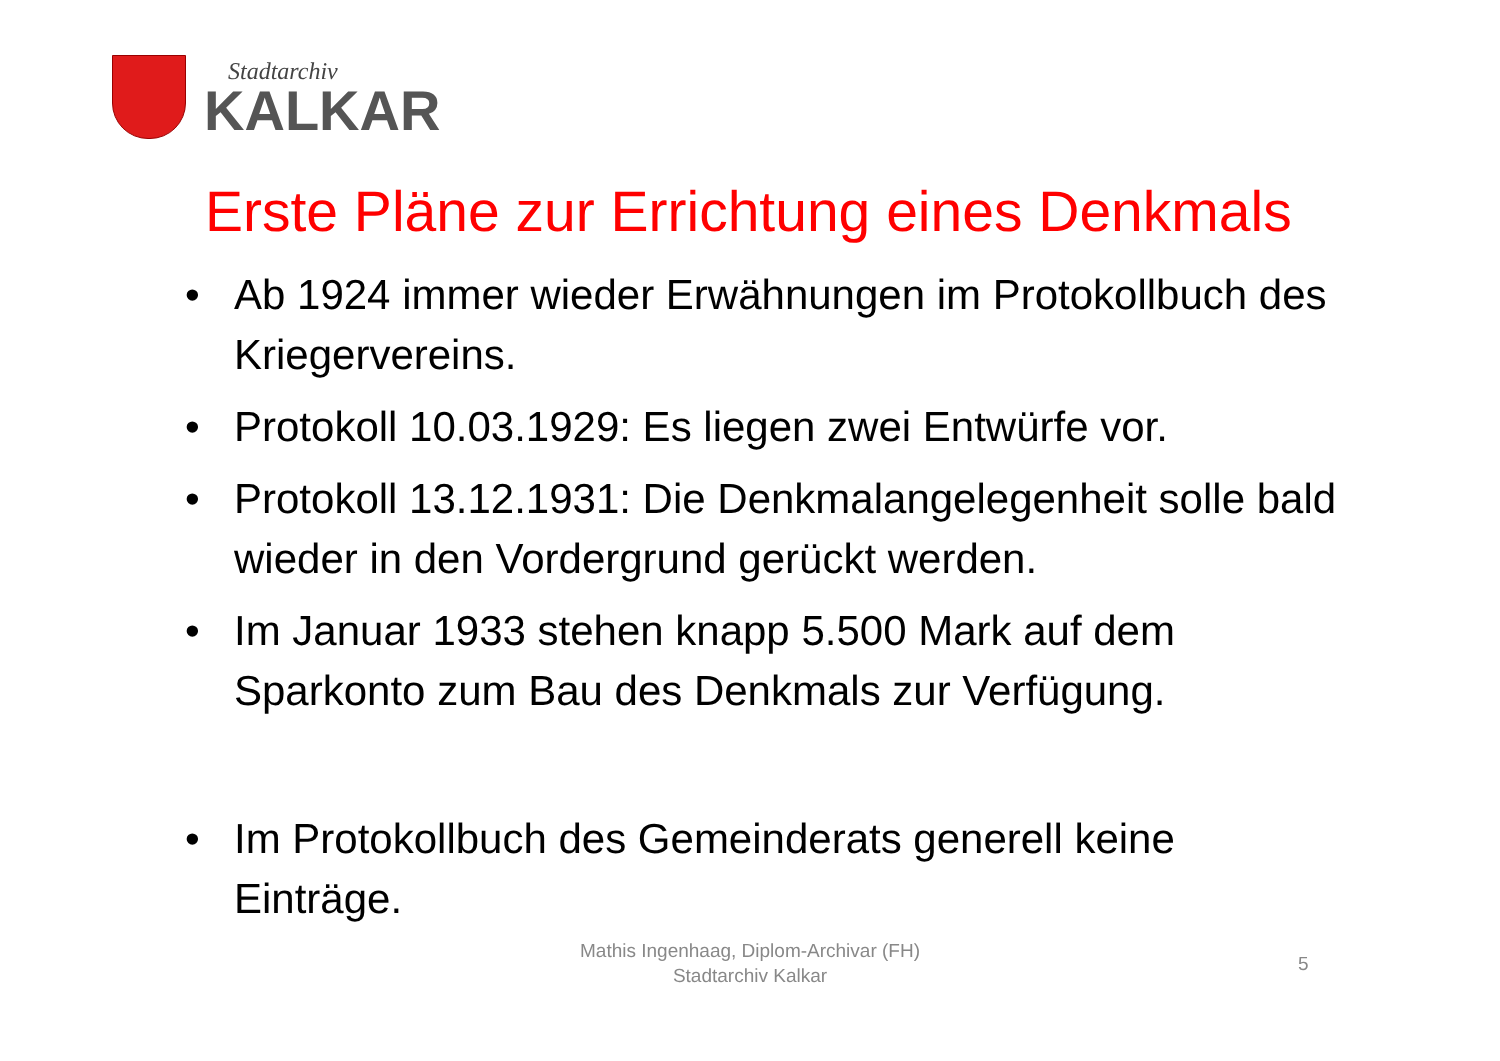Stadtarchiv
KALKAR
Erste Pläne zur Errichtung eines Denkmals
• Ab 1924 immer wieder Erwähnungen im Protokollbuch des Kriegervereins.
• Protokoll 10.03.1929: Es liegen zwei Entwürfe vor.
• Protokoll 13.12.1931: Die Denkmalangelegenheit solle bald wieder in den Vordergrund gerückt werden.
• Im Januar 1933 stehen knapp 5.500 Mark auf dem Sparkonto zum Bau des Denkmals zur Verfügung.
• Im Protokollbuch des Gemeinderats generell keine Einträge.
Mathis Ingenhaag, Diplom-Archivar (FH)
Stadtarchiv Kalkar
5